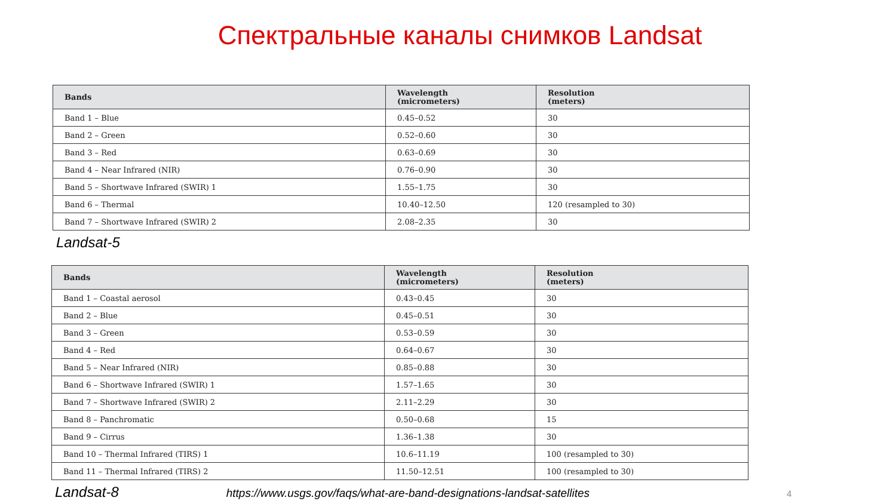Спектральные каналы снимков Landsat
| Bands | Wavelength (micrometers) | Resolution (meters) |
| --- | --- | --- |
| Band 1 – Blue | 0.45–0.52 | 30 |
| Band 2 – Green | 0.52–0.60 | 30 |
| Band 3 – Red | 0.63–0.69 | 30 |
| Band 4 – Near Infrared (NIR) | 0.76–0.90 | 30 |
| Band 5 – Shortwave Infrared (SWIR) 1 | 1.55–1.75 | 30 |
| Band 6 – Thermal | 10.40–12.50 | 120 (resampled to 30) |
| Band 7 – Shortwave Infrared (SWIR) 2 | 2.08–2.35 | 30 |
Landsat-5
| Bands | Wavelength (micrometers) | Resolution (meters) |
| --- | --- | --- |
| Band 1 – Coastal aerosol | 0.43–0.45 | 30 |
| Band 2 – Blue | 0.45–0.51 | 30 |
| Band 3 – Green | 0.53–0.59 | 30 |
| Band 4 – Red | 0.64–0.67 | 30 |
| Band 5 – Near Infrared (NIR) | 0.85–0.88 | 30 |
| Band 6 – Shortwave Infrared (SWIR) 1 | 1.57–1.65 | 30 |
| Band 7 – Shortwave Infrared (SWIR) 2 | 2.11–2.29 | 30 |
| Band 8 – Panchromatic | 0.50–0.68 | 15 |
| Band 9 – Cirrus | 1.36–1.38 | 30 |
| Band 10 – Thermal Infrared (TIRS) 1 | 10.6–11.19 | 100 (resampled to 30) |
| Band 11 – Thermal Infrared (TIRS) 2 | 11.50–12.51 | 100 (resampled to 30) |
Landsat-8 https://www.usgs.gov/faqs/what-are-band-designations-landsat-satellites 4